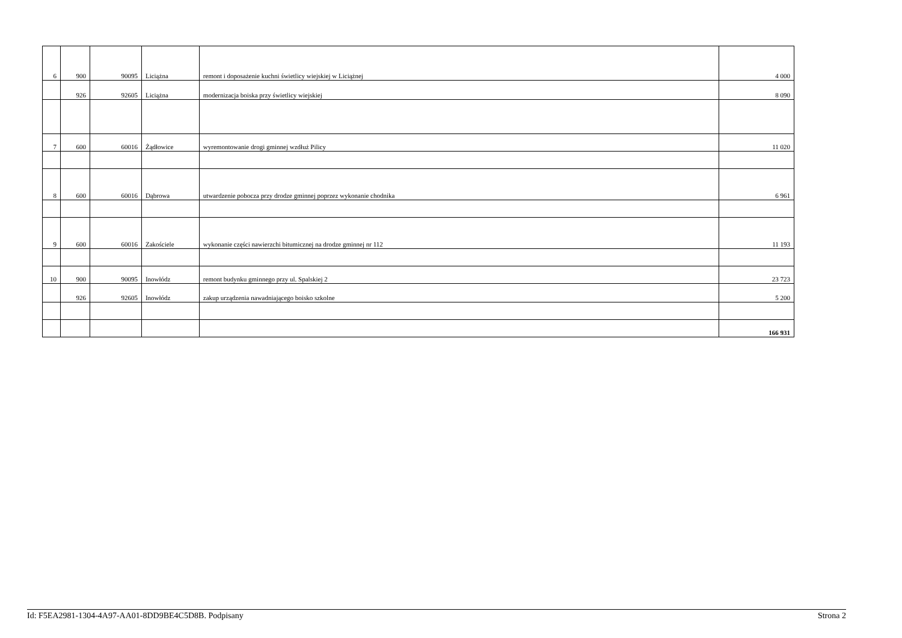| 6 | 900 | 90095 | Liciążna | remont i doposażenie kuchni świetlicy wiejskiej w Liciążnej | 4 000 |
| | 926 | 92605 | Liciążna | modernizacja boiska przy świetlicy wiejskiej | 8 090 |
| 7 | 600 | 60016 | Żądłowice | wyremontowanie drogi gminnej wzdłuż Pilicy | 11 020 |
| 8 | 600 | 60016 | Dąbrowa | utwardzenie pobocza przy drodze gminnej poprzez wykonanie chodnika | 6 961 |
| 9 | 600 | 60016 | Zakościele | wykonanie części nawierzchi bitumicznej na drodze gminnej nr 112 | 11 193 |
| 10 | 900 | 90095 | Inowłódz | remont budynku gminnego przy ul. Spalskiej 2 | 23 723 |
| | 926 | 92605 | Inowłódz | zakup urządzenia nawadniającego boisko szkolne | 5 200 |
| | | | | | 166 931 |
Id: F5EA2981-1304-4A97-AA01-8DD9BE4C5D8B. Podpisany Strona 2